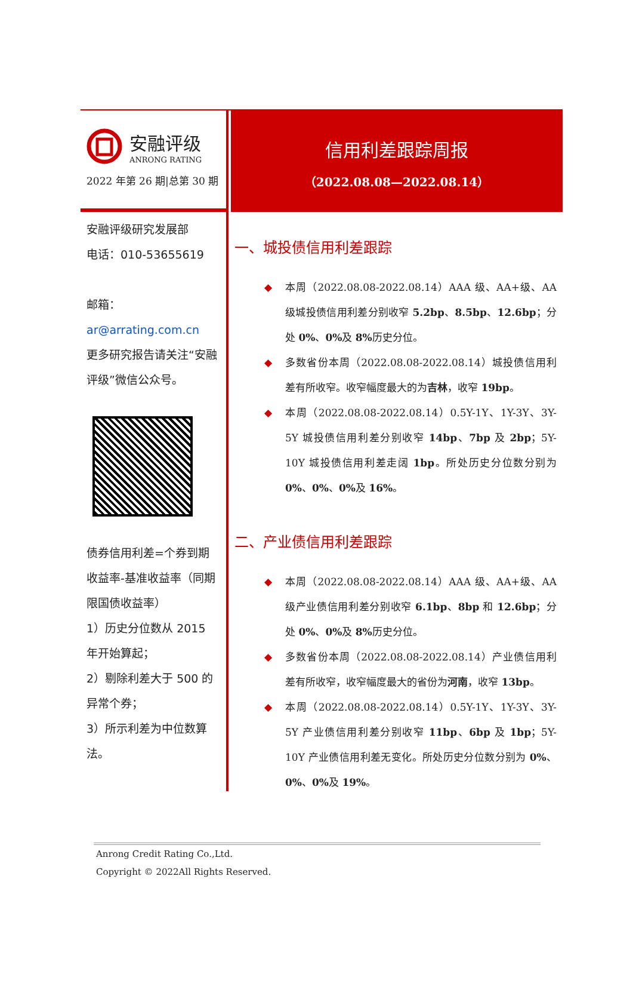安融评级
ANRONG RATING
2022 年第 26 期|总第 30 期
信用利差跟踪周报
（2022.08.08—2022.08.14）
安融评级研究发展部
电话：010-53655619
邮箱：
ar@arrating.com.cn
更多研究报告请关注“安融评级”微信公众号。
债券信用利差=个券到期收益率-基准收益率（同期限国债收益率）
1）历史分位数从 2015 年开始算起；
2）剔除利差大于 500 的异常个券；
3）所示利差为中位数算法。
一、城投债信用利差跟踪
◆ 本周（2022.08.08-2022.08.14）AAA 级、AA+级、AA 级城投债信用利差分别收窄 5.2bp、8.5bp、12.6bp；分处 0%、0% 及 8% 历史分位。
◆ 多数省份本周（2022.08.08-2022.08.14）城投债信用利差有所收窄。收窄幅度最大的为吉林，收窄 19bp。
◆ 本周（2022.08.08-2022.08.14）0.5Y-1Y、1Y-3Y、3Y-5Y 城投债信用利差分别收窄 14bp、7bp 及 2bp；5Y-10Y 城投债信用利差走阔 1bp。所处历史分位数分别为 0%、0%、0% 及 16%。
二、产业债信用利差跟踪
◆ 本周（2022.08.08-2022.08.14）AAA 级、AA+级、AA 级产业债信用利差分别收窄 6.1bp、8bp 和 12.6bp；分处 0%、0% 及 8% 历史分位。
◆ 多数省份本周（2022.08.08-2022.08.14）产业债信用利差有所收窄，收窄幅度最大的省份为河南，收窄 13bp。
◆ 本周（2022.08.08-2022.08.14）0.5Y-1Y、1Y-3Y、3Y-5Y 产业债信用利差分别收窄 11bp、6bp 及 1bp；5Y-10Y 产业债信用利差无变化。所处历史分位数分别为 0%、0%、0% 及 19%。
Anrong Credit Rating Co.,Ltd.
Copyright © 2022All Rights Reserved.